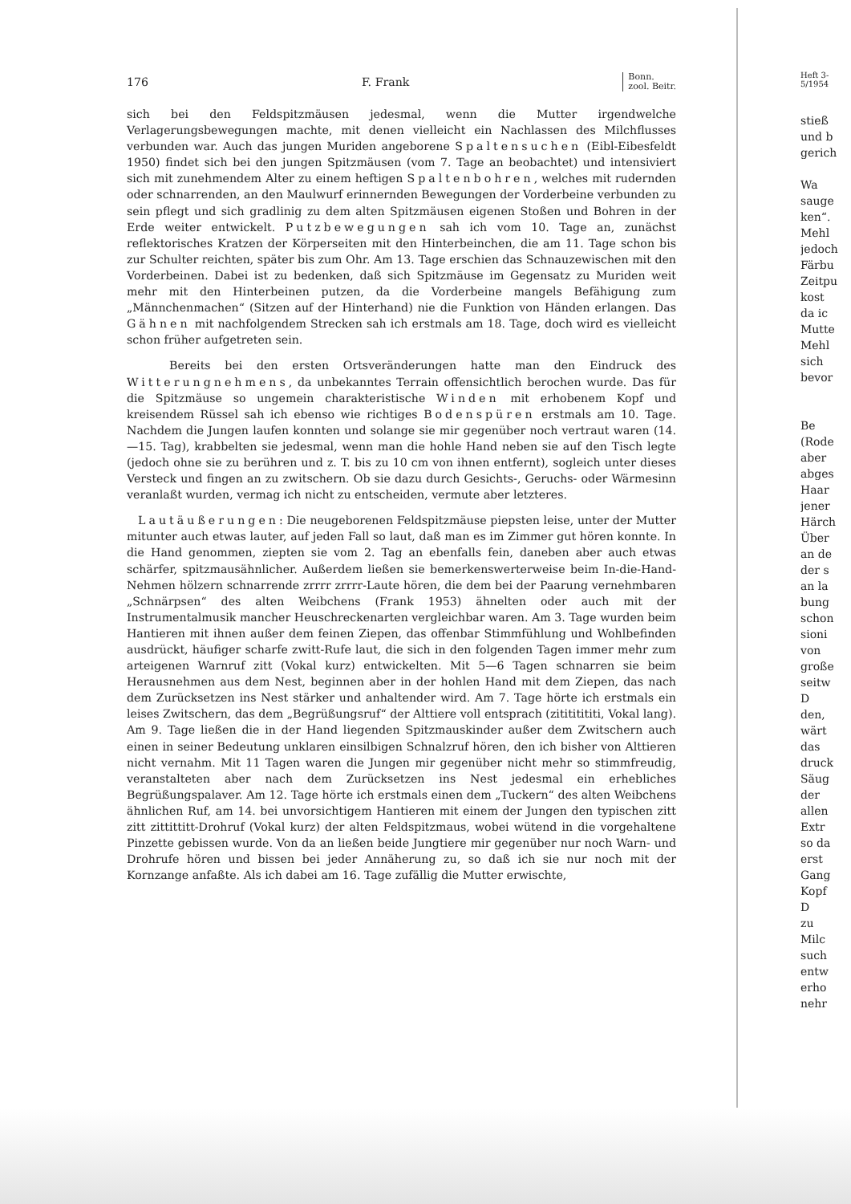176 F. Frank Bonn.
zool. Beitr.
sich bei den Feldspitzmäusen jedesmal, wenn die Mutter irgendwelche Verlagerungsbewegungen machte, mit denen vielleicht ein Nachlassen des Milchflusses verbunden war. Auch das jungen Muriden angeborene Spaltensuchen (Eibl-Eibesfeldt 1950) findet sich bei den jungen Spitzmäusen (vom 7. Tage an beobachtet) und intensiviert sich mit zunehmendem Alter zu einem heftigen Spaltenbohren, welches mit rudernden oder schnarrenden, an den Maulwurf erinnernden Bewegungen der Vorderbeine verbunden zu sein pflegt und sich gradlinig zu dem alten Spitzmäusen eigenen Stoßen und Bohren in der Erde weiter entwickelt. Putzbewegungen sah ich vom 10. Tage an, zunächst reflektorisches Kratzen der Körperseiten mit den Hinterbeinchen, die am 11. Tage schon bis zur Schulter reichten, später bis zum Ohr. Am 13. Tage erschien das Schnauzewischen mit den Vorderbeinen. Dabei ist zu bedenken, daß sich Spitzmäuse im Gegensatz zu Muriden weit mehr mit den Hinterbeinen putzen, da die Vorderbeine mangels Befähigung zum „Männchenmachen“ (Sitzen auf der Hinterhand) nie die Funktion von Händen erlangen. Das Gähnen mit nachfolgendem Strecken sah ich erstmals am 18. Tage, doch wird es vielleicht schon früher aufgetreten sein.
Bereits bei den ersten Ortsveränderungen hatte man den Eindruck des Witterungnehmens, da unbekanntes Terrain offensichtlich berochen wurde. Das für die Spitzmäuse so ungemein charakteristische Winden mit erhobenem Kopf und kreisendem Rüssel sah ich ebenso wie richtiges Bodenspüren erstmals am 10. Tage. Nachdem die Jungen laufen konnten und solange sie mir gegenüber noch vertraut waren (14.—15. Tag), krabbelten sie jedesmal, wenn man die hohle Hand neben sie auf den Tisch legte (jedoch ohne sie zu berühren und z. T. bis zu 10 cm von ihnen entfernt), sogleich unter dieses Versteck und fingen an zu zwitschern. Ob sie dazu durch Gesichts-, Geruchs- oder Wärmesinn veranlaßt wurden, vermag ich nicht zu entscheiden, vermute aber letzteres.
Lautäußerungen: Die neugeborenen Feldspitzmäuse piepsten leise, unter der Mutter mitunter auch etwas lauter, auf jeden Fall so laut, daß man es im Zimmer gut hören konnte. In die Hand genommen, ziepten sie vom 2. Tag an ebenfalls fein, daneben aber auch etwas schärfer, spitzmausähnlicher. Außerdem ließen sie bemerkenswerterweise beim In-die-Hand-Nehmen hölzern schnarrende zrrrr zrrrr-Laute hören, die dem bei der Paarung vernehmbaren „Schnärpsen“ des alten Weibchens (Frank 1953) ähnelten oder auch mit der Instrumentalmusik mancher Heuschreckenarten vergleichbar waren. Am 3. Tage wurden beim Hantieren mit ihnen außer dem feinen Ziepen, das offenbar Stimmfühlung und Wohlbefinden ausdrückt, häufiger scharfe zwitt-Rufe laut, die sich in den folgenden Tagen immer mehr zum arteigenen Warnruf zitt (Vokal kurz) entwickelten. Mit 5—6 Tagen schnarren sie beim Herausnehmen aus dem Nest, beginnen aber in der hohlen Hand mit dem Ziepen, das nach dem Zurücksetzen ins Nest stärker und anhaltender wird. Am 7. Tage hörte ich erstmals ein leises Zwitschern, das dem „Begrüßungsruf“ der Alttiere voll entsprach (zitititititi, Vokal lang). Am 9. Tage ließen die in der Hand liegenden Spitzmauskinder außer dem Zwitschern auch einen in seiner Bedeutung unklaren einsilbigen Schnalzruf hören, den ich bisher von Alttieren nicht vernahm. Mit 11 Tagen waren die Jungen mir gegenüber nicht mehr so stimmfreudig, veranstalteten aber nach dem Zurücksetzen ins Nest jedesmal ein erhebliches Begrüßungspalaver. Am 12. Tage hörte ich erstmals einen dem „Tuckern“ des alten Weibchens ähnlichen Ruf, am 14. bei unvorsichtigem Hantieren mit einem der Jungen den typischen zitt zitt zittittitt-Drohruf (Vokal kurz) der alten Feldspitzmaus, wobei wütend in die vorgehaltene Pinzette gebissen wurde. Von da an ließen beide Jungtiere mir gegenüber nur noch Warn- und Drohrufe hören und bissen bei jeder Annäherung zu, so daß ich sie nur noch mit der Kornzange anfaßte. Als ich dabei am 16. Tage zufällig die Mutter erwischte,
Heft 3-
5/1954
stieß
und b
gerich
Wa
sauge
ken“.
Mehl
jedoch
Färbu
Zeitpu
kost
da ic
Mutte
Mehl
sich
bevor
Be
(Rode
aber
abges
Haar
jener
Härch
Über
an de
der s
an la
bung
schon
sioni
von
große
seitw
D
den,
wärt
das
druck
Säug
der
allen
Extr
so da
erst
Gang
Kopf
D
zu
Milc
such
entw
erho
nehr